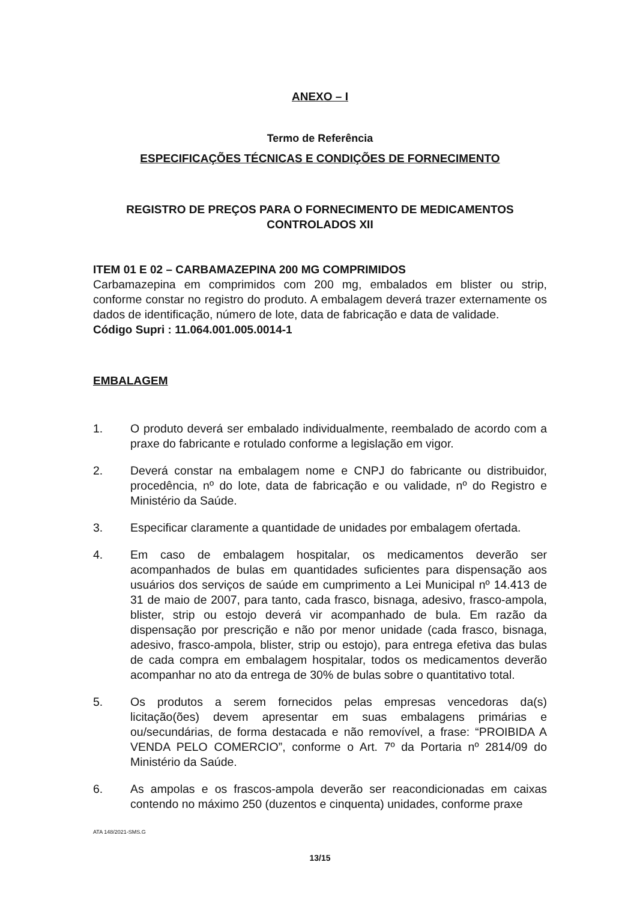ANEXO – I
Termo de Referência
ESPECIFICAÇÕES TÉCNICAS E CONDIÇÕES DE FORNECIMENTO
REGISTRO DE PREÇOS PARA O FORNECIMENTO DE MEDICAMENTOS CONTROLADOS XII
ITEM 01 E 02 – CARBAMAZEPINA 200 MG COMPRIMIDOS
Carbamazepina em comprimidos com 200 mg, embalados em blister ou strip, conforme constar no registro do produto. A embalagem deverá trazer externamente os dados de identificação, número de lote, data de fabricação e data de validade.
Código Supri : 11.064.001.005.0014-1
EMBALAGEM
1. O produto deverá ser embalado individualmente, reembalado de acordo com a praxe do fabricante e rotulado conforme a legislação em vigor.
2. Deverá constar na embalagem nome e CNPJ do fabricante ou distribuidor, procedência, nº do lote, data de fabricação e ou validade, nº do Registro e Ministério da Saúde.
3. Especificar claramente a quantidade de unidades por embalagem ofertada.
4. Em caso de embalagem hospitalar, os medicamentos deverão ser acompanhados de bulas em quantidades suficientes para dispensação aos usuários dos serviços de saúde em cumprimento a Lei Municipal nº 14.413 de 31 de maio de 2007, para tanto, cada frasco, bisnaga, adesivo, frasco-ampola, blister, strip ou estojo deverá vir acompanhado de bula. Em razão da dispensação por prescrição e não por menor unidade (cada frasco, bisnaga, adesivo, frasco-ampola, blister, strip ou estojo), para entrega efetiva das bulas de cada compra em embalagem hospitalar, todos os medicamentos deverão acompanhar no ato da entrega de 30% de bulas sobre o quantitativo total.
5. Os produtos a serem fornecidos pelas empresas vencedoras da(s) licitação(ões) devem apresentar em suas embalagens primárias e ou/secundárias, de forma destacada e não removível, a frase: “PROIBIDA A VENDA PELO COMERCIO”, conforme o Art. 7º da Portaria nº 2814/09 do Ministério da Saúde.
6. As ampolas e os frascos-ampola deverão ser reacondicionadas em caixas contendo no máximo 250 (duzentos e cinquenta) unidades, conforme praxe
ATA 148/2021-SMS.G
13/15